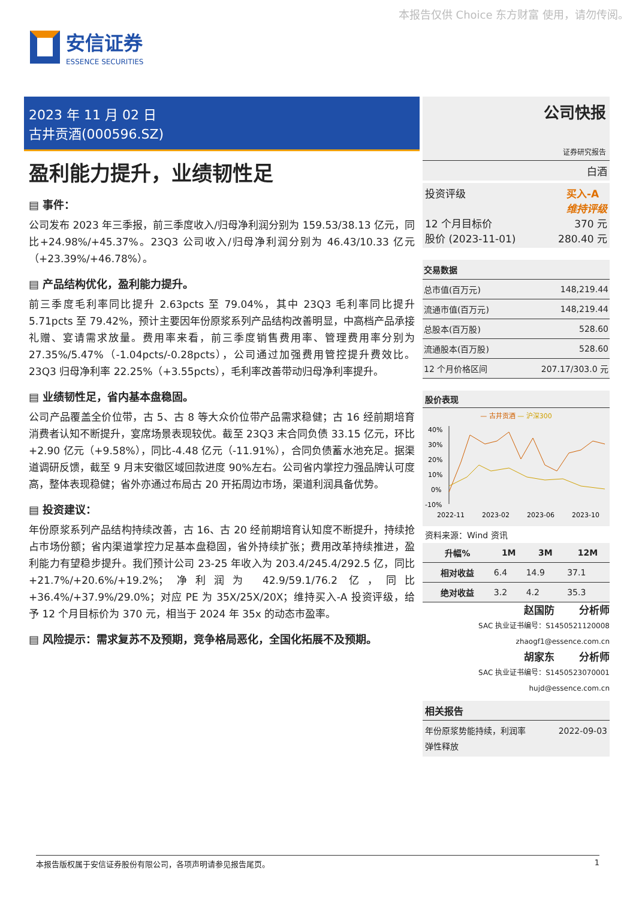本报告仅供 Choice 东方财富 使用，请勿传阅。
安信证券
ESSENCE SECURITIES
2023 年 11 月 02 日
古井贡酒(000596.SZ)
盈利能力提升，业绩韧性足
▤ 事件：
公司发布 2023 年三季报，前三季度收入/归母净利润分别为 159.53/38.13 亿元，同比+24.98%/+45.37%。23Q3 公司收入/归母净利润分别为 46.43/10.33 亿元（+23.39%/+46.78%）。
▤ 产品结构优化，盈利能力提升。
前三季度毛利率同比提升 2.63pcts 至 79.04%，其中 23Q3 毛利率同比提升 5.71pcts 至 79.42%，预计主要因年份原浆系列产品结构改善明显，中高档产品承接礼赠、宴请需求放量。费用率来看，前三季度销售费用率、管理费用率分别为 27.35%/5.47%（-1.04pcts/-0.28pcts），公司通过加强费用管控提升费效比。23Q3 归母净利率 22.25%（+3.55pcts），毛利率改善带动归母净利率提升。
▤ 业绩韧性足，省内基本盘稳固。
公司产品覆盖全价位带，古 5、古 8 等大众价位带产品需求稳健；古 16 经前期培育消费者认知不断提升，宴席场景表现较优。截至 23Q3 末合同负债 33.15 亿元，环比+2.90 亿元（+9.58%），同比-4.48 亿元（-11.91%），合同负债蓄水池充足。据渠道调研反馈，截至 9 月末安徽区域回款进度 90%左右。公司省内掌控力强品牌认可度高，整体表现稳健；省外亦通过布局古 20 开拓周边市场，渠道利润具备优势。
▤ 投资建议：
年份原浆系列产品结构持续改善，古 16、古 20 经前期培育认知度不断提升，持续抢占市场份额；省内渠道掌控力足基本盘稳固，省外持续扩张；费用改革持续推进，盈利能力有望稳步提升。我们预计公司 23-25 年收入为 203.4/245.4/292.5 亿，同比+21.7%/+20.6%/+19.2%；净利润为 42.9/59.1/76.2 亿，同比+36.4%/+37.9%/29.0%；对应 PE 为 35X/25X/20X；维持买入-A 投资评级，给予 12 个月目标价为 370 元，相当于 2024 年 35x 的动态市盈率。
▤ 风险提示：需求复苏不及预期，竞争格局恶化，全国化拓展不及预期。
公司快报
证券研究报告
白酒
投资评级 买入-A
维持评级
12 个月目标价 370 元
股价 (2023-11-01) 280.40 元
| 交易数据 | |
| --- | --- |
| 总市值(百万元) | 148,219.44 |
| 流通市值(百万元) | 148,219.44 |
| 总股本(百万股) | 528.60 |
| 流通股本(百万股) | 528.60 |
| 12 个月价格区间 | 207.17/303.0 元 |
股价表现
— 古井贡酒 — 沪深300
40%
30%
20%
10%
0%
-10%
2022-11
2023-02
2023-06
2023-10
资料来源：Wind 资讯
| 升幅% | 1M | 3M | 12M |
| --- | --- | --- | --- |
| 相对收益 | 6.4 | 14.9 | 37.1 |
| 绝对收益 | 3.2 | 4.2 | 35.3 |
赵国防 分析师
SAC 执业证书编号：S1450521120008
zhaogf1@essence.com.cn
胡家东 分析师
SAC 执业证书编号：S1450523070001
hujd@essence.com.cn
相关报告
年份原浆势能持续，利润率
弹性释放 2022-09-03
本报告版权属于安信证券股份有限公司，各项声明请参见报告尾页。 1